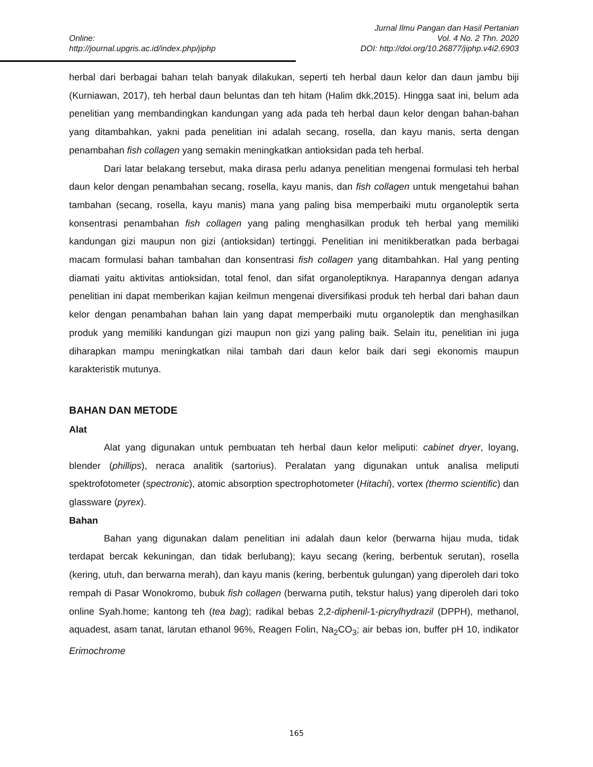Jurnal Ilmu Pangan dan Hasil Pertanian
Online: Vol. 4 No. 2 Thn. 2020
http://journal.upgris.ac.id/index.php/jiphp DOI: http://doi.org/10.26877/jiphp.v4i2.6903
herbal dari berbagai bahan telah banyak dilakukan, seperti teh herbal daun kelor dan daun jambu biji (Kurniawan, 2017), teh herbal daun beluntas dan teh hitam (Halim dkk,2015). Hingga saat ini, belum ada penelitian yang membandingkan kandungan yang ada pada teh herbal daun kelor dengan bahan-bahan yang ditambahkan, yakni pada penelitian ini adalah secang, rosella, dan kayu manis, serta dengan penambahan fish collagen yang semakin meningkatkan antioksidan pada teh herbal.
Dari latar belakang tersebut, maka dirasa perlu adanya penelitian mengenai formulasi teh herbal daun kelor dengan penambahan secang, rosella, kayu manis, dan fish collagen untuk mengetahui bahan tambahan (secang, rosella, kayu manis) mana yang paling bisa memperbaiki mutu organoleptik serta konsentrasi penambahan fish collagen yang paling menghasilkan produk teh herbal yang memiliki kandungan gizi maupun non gizi (antioksidan) tertinggi. Penelitian ini menitikberatkan pada berbagai macam formulasi bahan tambahan dan konsentrasi fish collagen yang ditambahkan. Hal yang penting diamati yaitu aktivitas antioksidan, total fenol, dan sifat organoleptiknya. Harapannya dengan adanya penelitian ini dapat memberikan kajian keilmun mengenai diversifikasi produk teh herbal dari bahan daun kelor dengan penambahan bahan lain yang dapat memperbaiki mutu organoleptik dan menghasilkan produk yang memiliki kandungan gizi maupun non gizi yang paling baik. Selain itu, penelitian ini juga diharapkan mampu meningkatkan nilai tambah dari daun kelor baik dari segi ekonomis maupun karakteristik mutunya.
BAHAN DAN METODE
Alat
Alat yang digunakan untuk pembuatan teh herbal daun kelor meliputi: cabinet dryer, loyang, blender (phillips), neraca analitik (sartorius). Peralatan yang digunakan untuk analisa meliputi spektrofotometer (spectronic), atomic absorption spectrophotometer (Hitachi), vortex (thermo scientific) dan glassware (pyrex).
Bahan
Bahan yang digunakan dalam penelitian ini adalah daun kelor (berwarna hijau muda, tidak terdapat bercak kekuningan, dan tidak berlubang); kayu secang (kering, berbentuk serutan), rosella (kering, utuh, dan berwarna merah), dan kayu manis (kering, berbentuk gulungan) yang diperoleh dari toko rempah di Pasar Wonokromo, bubuk fish collagen (berwarna putih, tekstur halus) yang diperoleh dari toko online Syah.home; kantong teh (tea bag); radikal bebas 2,2-diphenil-1-picrylhydrazil (DPPH), methanol, aquadest, asam tanat, larutan ethanol 96%, Reagen Folin, Na<sub>2</sub>CO<sub>3</sub>; air bebas ion, buffer pH 10, indikator Erimochrome
165